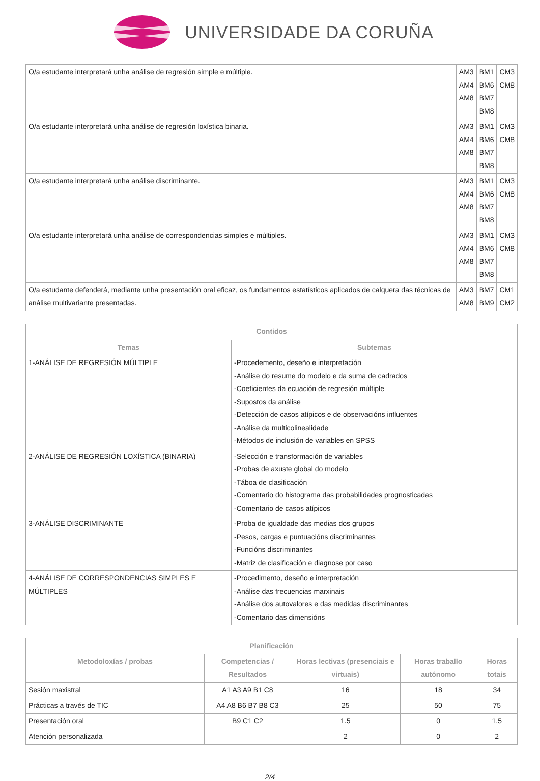UNIVERSIDADE DA CORUÑA
| O/a estudante interpretará unha análise de regresión simple e múltiple. | AM3 AM4 AM8 | BM1 BM6 BM7 BM8 | CM3 CM8 |
| O/a estudante interpretará unha análise de regresión loxística binaria. | AM3 AM4 AM8 | BM1 BM6 BM7 BM8 | CM3 CM8 |
| O/a estudante interpretará unha análise discriminante. | AM3 AM4 AM8 | BM1 BM6 BM7 BM8 | CM3 CM8 |
| O/a estudante interpretará unha análise de correspondencias simples e múltiples. | AM3 AM4 AM8 | BM1 BM6 BM7 BM8 | CM3 CM8 |
| O/a estudante defenderá, mediante unha presentación oral eficaz, os fundamentos estatísticos aplicados de calquera das técnicas de análise multivariante presentadas. | AM3 AM8 | BM7 BM9 | CM1 CM2 |
| Contidos | |
| --- | --- |
| Temas | Subtemas |
| 1-ANÁLISE DE REGRESIÓN MÚLTIPLE | -Procedemento, deseño e interpretación -Análise do resume do modelo e da suma de cadrados -Coeficientes da ecuación de regresión múltiple -Supostos da análise -Detección de casos atípicos e de observacións influentes -Análise da multicolinealidade -Métodos de inclusión de variables en SPSS |
| 2-ANÁLISE DE REGRESIÓN LOXÍSTICA (BINARIA) | -Selección e transformación de variables -Probas de axuste global do modelo -Táboa de clasificación -Comentario do histograma das probabilidades prognosticadas -Comentario de casos atípicos |
| 3-ANÁLISE DISCRIMINANTE | -Proba de igualdade das medias dos grupos -Pesos, cargas e puntuacións discriminantes -Funcións discriminantes -Matriz de clasificación e diagnose por caso |
| 4-ANÁLISE DE CORRESPONDENCIAS SIMPLES E MÚLTIPLES | -Procedimento, deseño e interpretación -Análise das frecuencias marxinais -Análise dos autovalores e das medidas discriminantes -Comentario das dimensións |
| Planificación | | | | |
| --- | --- | --- | --- | --- |
| Metodoloxías / probas | Competencias / Resultados | Horas lectivas (presenciais e virtuais) | Horas traballo autónomo | Horas totais |
| Sesión maxistral | A1 A3 A9 B1 C8 | 16 | 18 | 34 |
| Prácticas a través de TIC | A4 A8 B6 B7 B8 C3 | 25 | 50 | 75 |
| Presentación oral | B9 C1 C2 | 1.5 | 0 | 1.5 |
| Atención personalizada | | 2 | 0 | 2 |
2/4